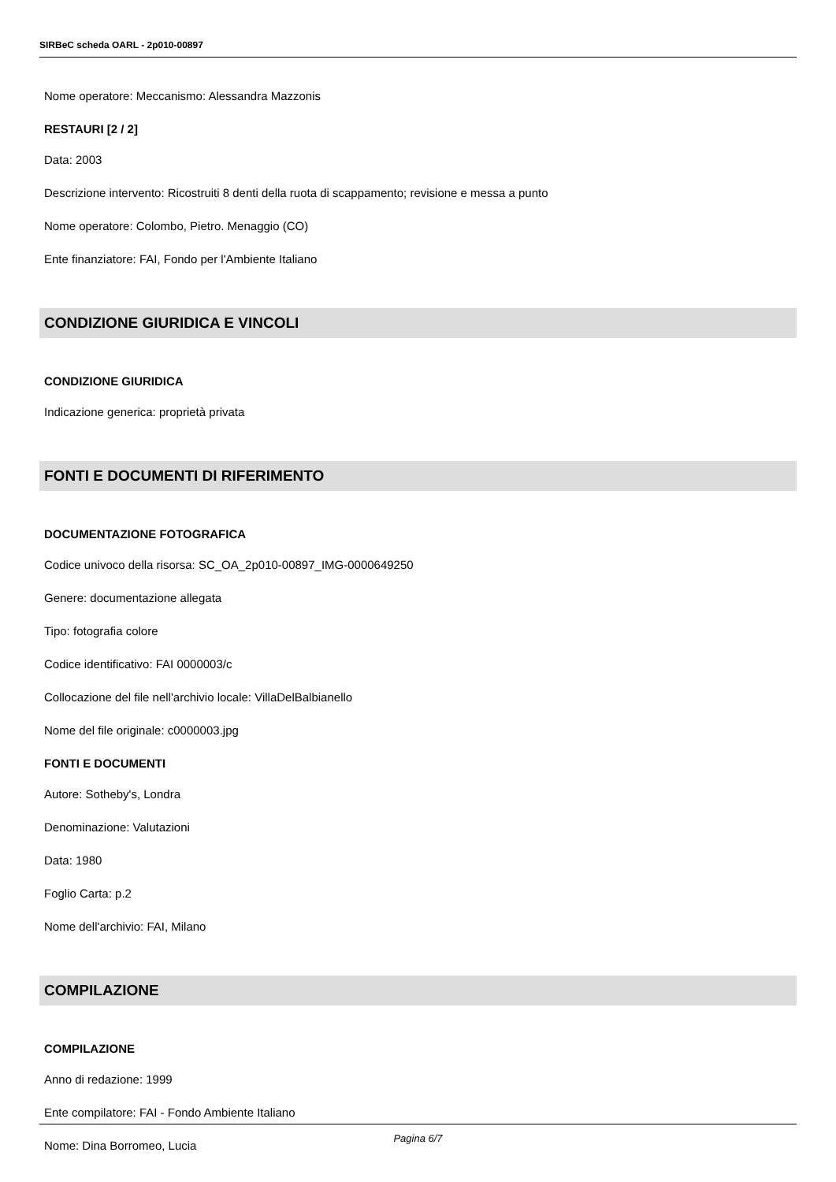SIRBeC scheda OARL - 2p010-00897
Nome operatore: Meccanismo: Alessandra Mazzonis
RESTAURI [2 / 2]
Data: 2003
Descrizione intervento: Ricostruiti 8 denti della ruota di scappamento; revisione e messa a punto
Nome operatore: Colombo, Pietro. Menaggio (CO)
Ente finanziatore: FAI, Fondo per l'Ambiente Italiano
CONDIZIONE GIURIDICA E VINCOLI
CONDIZIONE GIURIDICA
Indicazione generica: proprietà privata
FONTI E DOCUMENTI DI RIFERIMENTO
DOCUMENTAZIONE FOTOGRAFICA
Codice univoco della risorsa: SC_OA_2p010-00897_IMG-0000649250
Genere: documentazione allegata
Tipo: fotografia colore
Codice identificativo: FAI 0000003/c
Collocazione del file nell'archivio locale: VillaDelBalbianello
Nome del file originale: c0000003.jpg
FONTI E DOCUMENTI
Autore: Sotheby's, Londra
Denominazione: Valutazioni
Data: 1980
Foglio Carta: p.2
Nome dell'archivio: FAI, Milano
COMPILAZIONE
COMPILAZIONE
Anno di redazione: 1999
Ente compilatore: FAI - Fondo Ambiente Italiano
Nome: Dina Borromeo, Lucia
Pagina 6/7